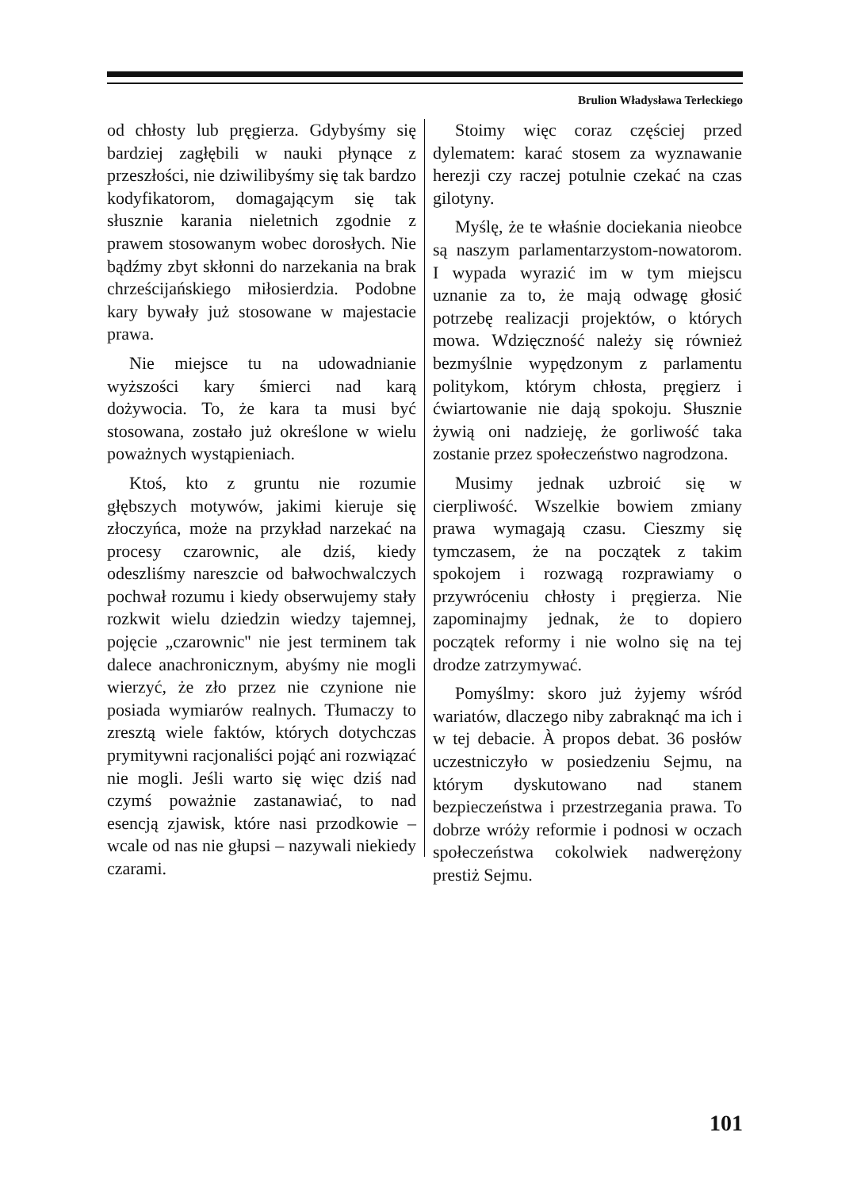Brulion Władysława Terleckiego
od chłosty lub pręgierza. Gdybyśmy się bardziej zagłębili w nauki płynące z przeszłości, nie dziwilibyśmy się tak bardzo kodyfikatorom, domagającym się tak słusznie karania nieletnich zgodnie z prawem stosowanym wobec dorosłych. Nie bądźmy zbyt skłonni do narzekania na brak chrześcijańskiego miłosierdzia. Podobne kary bywały już stosowane w majestacie prawa.
Nie miejsce tu na udowadnianie wyższości kary śmierci nad karą dożywocia. To, że kara ta musi być stosowana, zostało już określone w wielu poważnych wystąpieniach.
Ktoś, kto z gruntu nie rozumie głębszych motywów, jakimi kieruje się złoczyńca, może na przykład narzekać na procesy czarownic, ale dziś, kiedy odeszliśmy nareszcie od bałwochwalczych pochwał rozumu i kiedy obserwujemy stały rozkwit wielu dziedzin wiedzy tajemnej, pojęcie „czarownic'' nie jest terminem tak dalece anachronicznym, abyśmy nie mogli wierzyć, że zło przez nie czynione nie posiada wymiarów realnych. Tłumaczy to zresztą wiele faktów, których dotychczas prymitywni racjonaliści pojąć ani rozwiązać nie mogli. Jeśli warto się więc dziś nad czymś poważnie zastanawiać, to nad esencją zjawisk, które nasi przodkowie – wcale od nas nie głupsi – nazywali niekiedy czarami.
Stoimy więc coraz częściej przed dylematem: karać stosem za wyznawanie herezji czy raczej potulnie czekać na czas gilotyny.
Myślę, że te właśnie dociekania nieobce są naszym parlamentarzystom-nowatorom. I wypada wyrazić im w tym miejscu uznanie za to, że mają odwagę głosić potrzebę realizacji projektów, o których mowa. Wdzięczność należy się również bezmyślnie wypędzonym z parlamentu politykom, którym chłosta, pręgierz i ćwiartowanie nie dają spokoju. Słusznie żywią oni nadzieję, że gorliwość taka zostanie przez społeczeństwo nagrodzona.
Musimy jednak uzbroić się w cierpliwość. Wszelkie bowiem zmiany prawa wymagają czasu. Cieszmy się tymczasem, że na początek z takim spokojem i rozwagą rozprawiamy o przywróceniu chłosty i pręgierza. Nie zapominajmy jednak, że to dopiero początek reformy i nie wolno się na tej drodze zatrzymywać.
Pomyślmy: skoro już żyjemy wśród wariatów, dlaczego niby zabraknąć ma ich i w tej debacie. À propos debat. 36 posłów uczestniczyło w posiedzeniu Sejmu, na którym dyskutowano nad stanem bezpieczeństwa i przestrzegania prawa. To dobrze wróży reformie i podnosi w oczach społeczeństwa cokolwiek nadwerężony prestiż Sejmu.
101